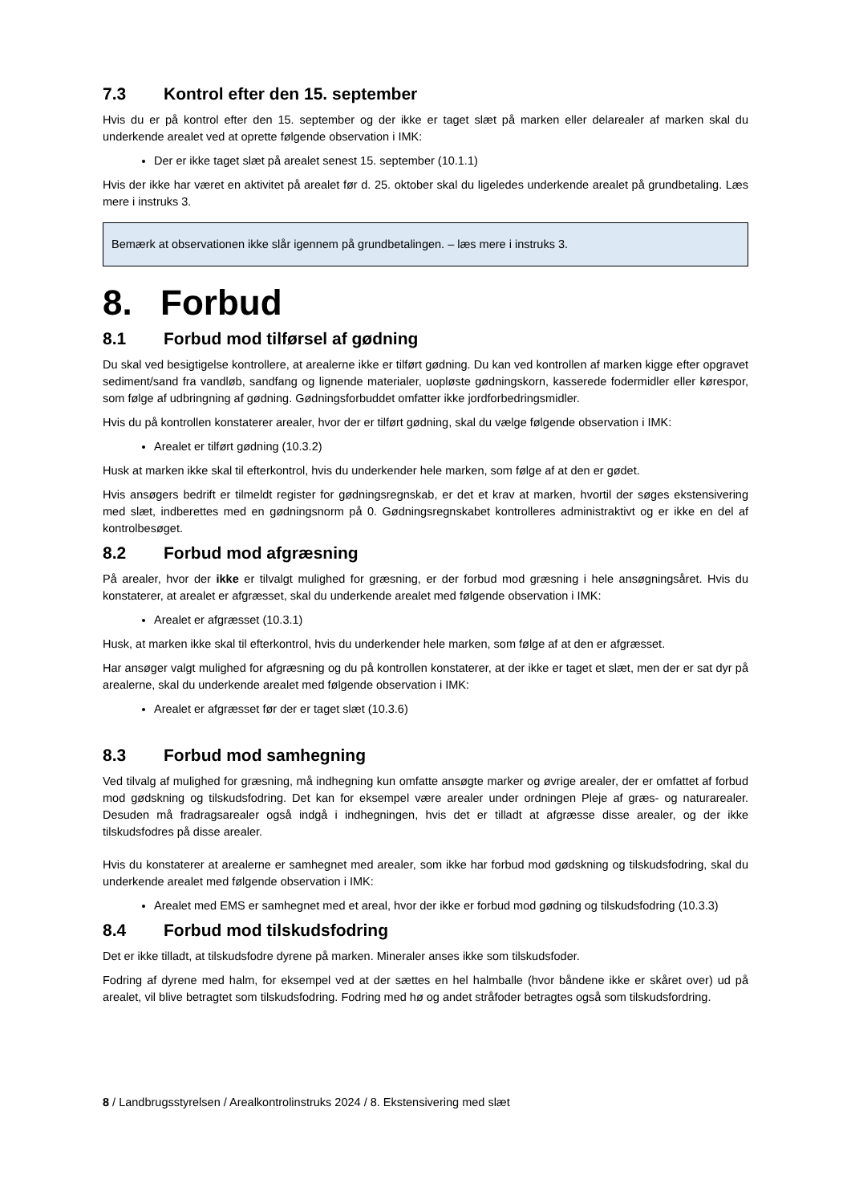7.3 Kontrol efter den 15. september
Hvis du er på kontrol efter den 15. september og der ikke er taget slæt på marken eller delarealer af marken skal du underkende arealet ved at oprette følgende observation i IMK:
Der er ikke taget slæt på arealet senest 15. september (10.1.1)
Hvis der ikke har været en aktivitet på arealet før d. 25. oktober skal du ligeledes underkende arealet på grundbetaling. Læs mere i instruks 3.
Bemærk at observationen ikke slår igennem på grundbetalingen. – læs mere i instruks 3.
8. Forbud
8.1 Forbud mod tilførsel af gødning
Du skal ved besigtigelse kontrollere, at arealerne ikke er tilført gødning. Du kan ved kontrollen af marken kigge efter opgravet sediment/sand fra vandløb, sandfang og lignende materialer, uopløste gødningskorn, kasserede fodermidler eller kørespor, som følge af udbringning af gødning. Gødningsforbuddet omfatter ikke jordforbedringsmidler.
Hvis du på kontrollen konstaterer arealer, hvor der er tilført gødning, skal du vælge følgende observation i IMK:
Arealet er tilført gødning (10.3.2)
Husk at marken ikke skal til efterkontrol, hvis du underkender hele marken, som følge af at den er gødet.
Hvis ansøgers bedrift er tilmeldt register for gødningsregnskab, er det et krav at marken, hvortil der søges ekstensivering med slæt, indberettes med en gødningsnorm på 0. Gødningsregnskabet kontrolleres administraktivt og er ikke en del af kontrolbesøget.
8.2 Forbud mod afgræsning
På arealer, hvor der ikke er tilvalgt mulighed for græsning, er der forbud mod græsning i hele ansøgningsåret. Hvis du konstaterer, at arealet er afgræsset, skal du underkende arealet med følgende observation i IMK:
Arealet er afgræsset (10.3.1)
Husk, at marken ikke skal til efterkontrol, hvis du underkender hele marken, som følge af at den er afgræsset.
Har ansøger valgt mulighed for afgræsning og du på kontrollen konstaterer, at der ikke er taget et slæt, men der er sat dyr på arealerne, skal du underkende arealet med følgende observation i IMK:
Arealet er afgræsset før der er taget slæt (10.3.6)
8.3 Forbud mod samhegning
Ved tilvalg af mulighed for græsning, må indhegning kun omfatte ansøgte marker og øvrige arealer, der er omfattet af forbud mod gødskning og tilskudsfodring. Det kan for eksempel være arealer under ordningen Pleje af græs- og naturarealer. Desuden må fradragsarealer også indgå i indhegningen, hvis det er tilladt at afgræsse disse arealer, og der ikke tilskudsfodres på disse arealer.
Hvis du konstaterer at arealerne er samhegnet med arealer, som ikke har forbud mod gødskning og tilskudsfodring, skal du underkende arealet med følgende observation i IMK:
Arealet med EMS er samhegnet med et areal, hvor der ikke er forbud mod gødning og tilskudsfodring (10.3.3)
8.4 Forbud mod tilskudsfodring
Det er ikke tilladt, at tilskudsfodre dyrene på marken. Mineraler anses ikke som tilskudsfoder.
Fodring af dyrene med halm, for eksempel ved at der sættes en hel halmballe (hvor båndene ikke er skåret over) ud på arealet, vil blive betragtet som tilskudsfodring. Fodring med hø og andet stråfoder betragtes også som tilskudsfordring.
8 / Landbrugsstyrelsen / Arealkontrolinstruks 2024 / 8. Ekstensivering med slæt